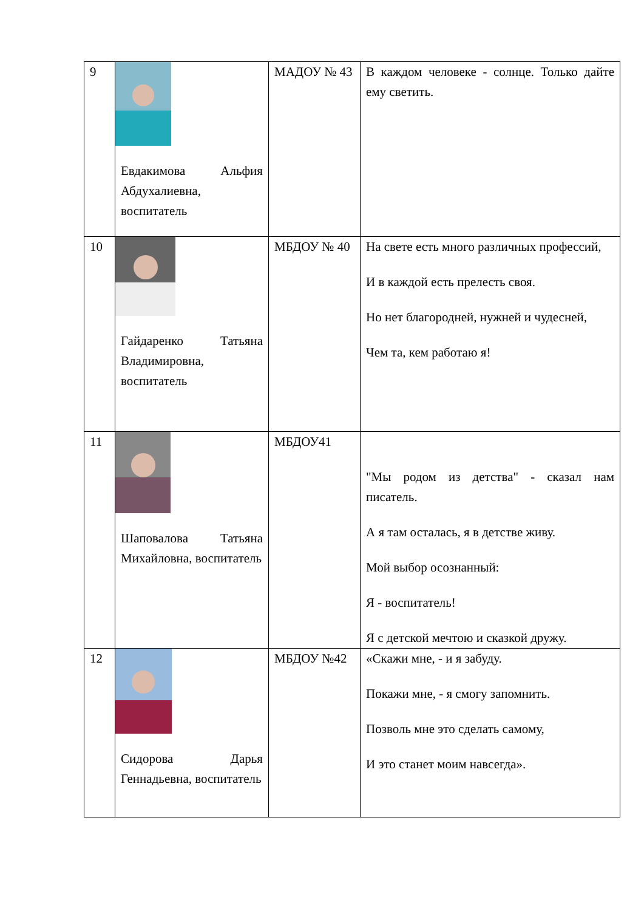| 9 | Евдакимова Альфия Абдухалиевна, воспитатель | МАДОУ № 43 | В каждом человеке - солнце. Только дайте ему светить. |
| 10 | Гайдаренко Татьяна Владимировна, воспитатель | МБДОУ № 40 | На свете есть много различных профессий, И в каждой есть прелесть своя. Но нет благородней, нужней и чудесней, Чем та, кем работаю я! |
| 11 | Шаповалова Татьяна Михайловна, воспитатель | МБДОУ41 | "Мы родом из детства" - сказал нам писатель. А я там осталась, я в детстве живу. Мой выбор осознанный: Я - воспитатель! Я с детской мечтою и сказкой дружу. |
| 12 | Сидорова Дарья Геннадьевна, воспитатель | МБДОУ №42 | «Скажи мне, - и я забуду. Покажи мне, - я смогу запомнить. Позволь мне это сделать самому, И это станет моим навсегда». |